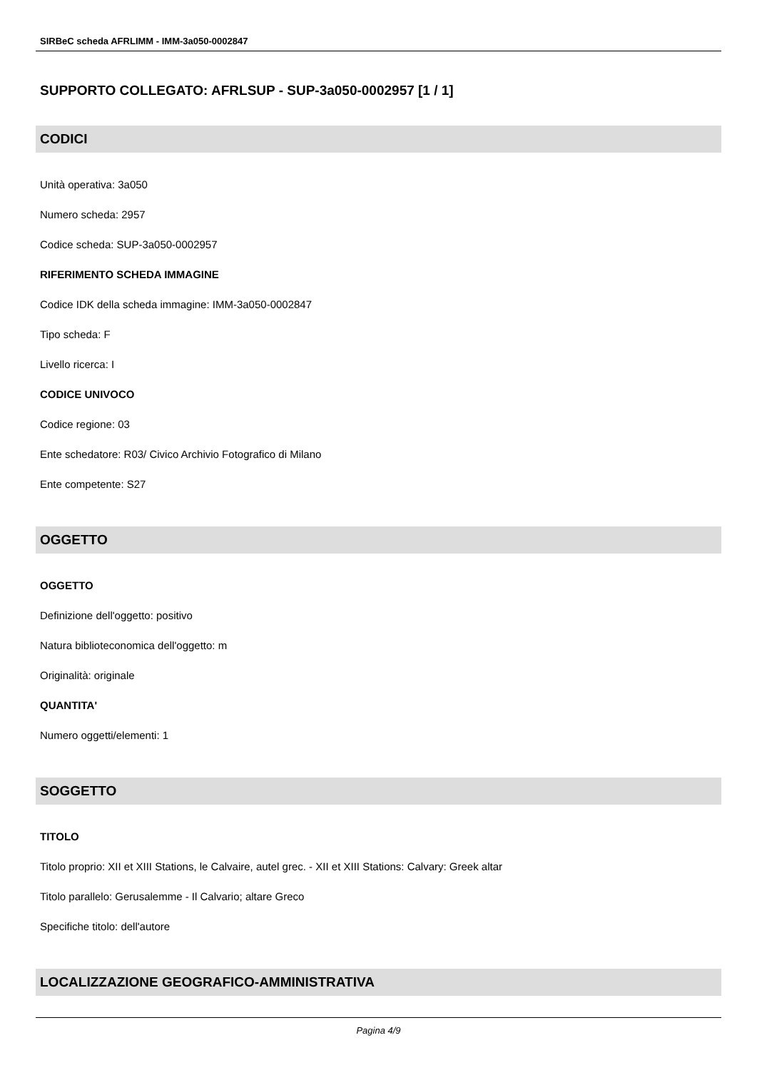SIRBeC scheda AFRLIMM - IMM-3a050-0002847
SUPPORTO COLLEGATO: AFRLSUP - SUP-3a050-0002957 [1 / 1]
CODICI
Unità operativa: 3a050
Numero scheda: 2957
Codice scheda: SUP-3a050-0002957
RIFERIMENTO SCHEDA IMMAGINE
Codice IDK della scheda immagine: IMM-3a050-0002847
Tipo scheda: F
Livello ricerca: I
CODICE UNIVOCO
Codice regione: 03
Ente schedatore: R03/ Civico Archivio Fotografico di Milano
Ente competente: S27
OGGETTO
OGGETTO
Definizione dell'oggetto: positivo
Natura biblioteconomica dell'oggetto: m
Originalità: originale
QUANTITA'
Numero oggetti/elementi: 1
SOGGETTO
TITOLO
Titolo proprio: XII et XIII Stations, le Calvaire, autel grec. - XII et XIII Stations: Calvary: Greek altar
Titolo parallelo: Gerusalemme - Il Calvario; altare Greco
Specifiche titolo: dell'autore
LOCALIZZAZIONE GEOGRAFICO-AMMINISTRATIVA
Pagina 4/9